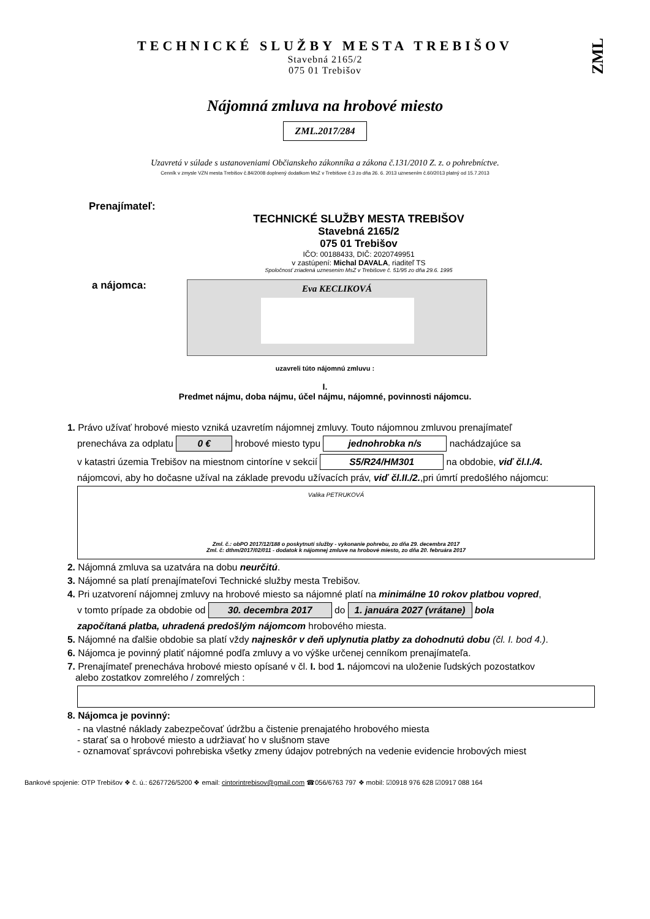ZML
TECHNICKÉ SLUŽBY MESTA TREBIŠOV
Stavebná 2165/2
075 01 Trebišov
Nájomná zmluva na hrobové miesto
ZML.2017/284
Uzavretá v súlade s ustanoveniami Občianskeho zákonníka a zákona č.131/2010 Z. z. o pohrebníctve.
Cenník v zmysle VZN mesta Trebišov č.84/2008 doplnený dodatkom MsZ v Trebišove č.3 zo dňa 26. 6. 2013 uznesením č.60/2013 platný od 15.7.2013
Prenajímateľ:
TECHNICKÉ SLUŽBY MESTA TREBIŠOV
Stavebná 2165/2
075 01 Trebišov
IČO: 00188433, DIČ: 2020749951
v zastúpení: Michal DAVALA, riaditeľ TS
Spoločnosť zriadená uznesením MsZ v Trebišove č. 51/95 zo dňa 29.6. 1995
a nájomca:
Eva KECLIKOVÁ
uzavreli túto nájomnú zmluvu :
I.
Predmet nájmu, doba nájmu, účel nájmu, nájomné, povinnosti nájomcu.
1. Právo užívať hrobové miesto vzniká uzavretím nájomnej zmluvy. Touto nájomnou zmluvou prenajímateľ
prenecháva za odplatu 0 € hrobové miesto typu jednohrobka n/s nachádzajúce sa
v katastri územia Trebišov na miestnom cintoríne v sekcií S5/R24/HM301 na obdobie, viď čl.I./4.
nájomcovi, aby ho dočasne užíval na základe prevodu užívacích práv, viď čl.II./2.,pri úmrtí predošlého nájomcu:
Valika PETRUKOVÁ
Zml. č.: obPO 2017/12/188 o poskytnutí služby - vykonanie pohrebu, zo dňa 29. decembra 2017
Zml. č: dthm/2017/02/011 - dodatok k nájomnej zmluve na hrobové miesto, zo dňa 20. februára 2017
2. Nájomná zmluva sa uzatvára na dobu neurčitú.
3. Nájomné sa platí prenajímateľovi Technické služby mesta Trebišov.
4. Pri uzatvorení nájomnej zmluvy na hrobové miesto sa nájomné platí na minimálne 10 rokov platbou vopred,
v tomto prípade za obdobie od 30. decembra 2017 do 1. januára 2027 (vrátane) bola
započítaná platba, uhradená predošlým nájomcom hrobového miesta.
5. Nájomné na ďalšie obdobie sa platí vždy najneskôr v deň uplynutia platby za dohodnutú dobu (čl. I. bod 4.).
6. Nájomca je povinný platiť nájomné podľa zmluvy a vo výške určenej cenníkom prenajímateľa.
7. Prenajímateľ prenecháva hrobové miesto opísané v čl. I. bod 1. nájomcovi na uloženie ľudských pozostatkov
alebo zostatkov zomrelého / zomrelých :
8. Nájomca je povinný:
- na vlastné náklady zabezpečovať údržbu a čistenie prenajatého hrobového miesta
- starať sa o hrobové miesto a udržiavať ho v slušnom stave
- oznamovať správcovi pohrebiska všetky zmeny údajov potrebných na vedenie evidencie hrobových miest
Bankové spojenie: OTP Trebišov ❖ č. ú.: 6267726/5200 ❖ email: cintorintrebisov@gmail.com ☎056/6763 797 ❖ mobil: ☑0918 976 628 ☑0917 088 164